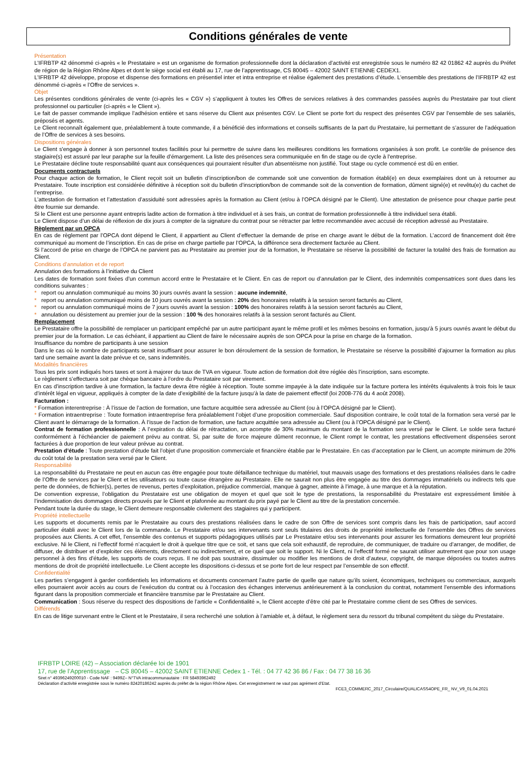Conditions générales de vente
Présentation
L’IFRBTP 42 dénommé ci-après « le Prestataire » est un organisme de formation professionnelle dont la déclaration d’activité est enregistrée sous le numéro 82 42 01862 42 auprès du Préfet de région de la Région Rhône Alpes et dont le siège social est établi au 17, rue de l’apprentissage, CS 80045 – 42002 SAINT ETIENNE CEDEX1.
L’IFRBTP 42 développe, propose et dispense des formations en présentiel inter et intra entreprise et réalise également des prestations d’étude. L’ensemble des prestations de l’IFRBTP 42 est dénommé ci-après « l’Offre de services ».
Objet
Les présentes conditions générales de vente (ci-après les « CGV ») s’appliquent à toutes les Offres de services relatives à des commandes passées auprès du Prestataire par tout client professionnel ou particulier (ci-après « le Client »).
Le fait de passer commande implique l’adhésion entière et sans réserve du Client aux présentes CGV. Le Client se porte fort du respect des présentes CGV par l’ensemble de ses salariés, préposés et agents.
Le Client reconnaît également que, préalablement à toute commande, il a bénéficié des informations et conseils suffisants de la part du Prestataire, lui permettant de s’assurer de l’adéquation de l’Offre de services à ses besoins.
Dispositions générales
Le Client s'engage à donner à son personnel toutes facilités pour lui permettre de suivre dans les meilleures conditions les formations organisées à son profit. Le contrôle de présence des stagiaire(s) est assuré par leur paraphe sur la feuille d’émargement. La liste des présences sera communiquée en fin de stage ou de cycle à l'entreprise.
Le Prestataire décline toute responsabilité quant aux conséquences qui pourraient résulter d'un absentéisme non justifié. Tout stage ou cycle commencé est dû en entier.
Documents contractuels
Pour chaque action de formation, le Client reçoit soit un bulletin d’inscription/bon de commande soit une convention de formation établi(e) en deux exemplaires dont un à retourner au Prestataire. Toute inscription est considérée définitive à réception soit du bulletin d’inscription/bon de commande soit de la convention de formation, dûment signé(e) et revêtu(e) du cachet de l’entreprise.
L’attestation de formation et l’attestation d’assiduité sont adressées après la formation au Client (et/ou à l’OPCA désigné par le Client). Une attestation de présence pour chaque partie peut être fournie sur demande.
Si le Client est une personne ayant entrepris ladite action de formation à titre individuel et à ses frais, un contrat de formation professionnelle à titre individuel sera établi.
Le Client dispose d’un délai de réflexion de dix jours à compter de la signature du contrat pour se rétracter par lettre recommandée avec accusé de réception adressé au Prestataire.
Règlement par un OPCA
En cas de règlement par l’OPCA dont dépend le Client, il appartient au Client d’effectuer la demande de prise en charge avant le début de la formation. L’accord de financement doit être communiqué au moment de l’inscription. En cas de prise en charge partielle par l’OPCA, la différence sera directement facturée au Client.
Si l’accord de prise en charge de l’OPCA ne parvient pas au Prestataire au premier jour de la formation, le Prestataire se réserve la possibilité de facturer la totalité des frais de formation au Client.
Conditions d’annulation et de report
Annulation des formations à l’initiative du Client
Les dates de formation sont fixées d’un commun accord entre le Prestataire et le Client. En cas de report ou d’annulation par le Client, des indemnités compensatrices sont dues dans les conditions suivantes :
* report ou annulation communiqué au moins 30 jours ouvrés avant la session : aucune indemnité,
* report ou annulation communiqué moins de 10 jours ouvrés avant la session : 20% des honoraires relatifs à la session seront facturés au Client,
* report ou annulation communiqué moins de 7 jours ouvrés avant la session : 100% des honoraires relatifs à la session seront facturés au Client,
* annulation ou désistement au premier jour de la session : 100 % des honoraires relatifs à la session seront facturés au Client.
Remplacement
Le Prestataire offre la possibilité de remplacer un participant empêché par un autre participant ayant le même profil et les mêmes besoins en formation, jusqu’à 5 jours ouvrés avant le début du premier jour de la formation. Le cas échéant, il appartient au Client de faire le nécessaire auprès de son OPCA pour la prise en charge de la formation.
Insuffisance du nombre de participants à une session
Dans le cas où le nombre de participants serait insuffisant pour assurer le bon déroulement de la session de formation, le Prestataire se réserve la possibilité d’ajourner la formation au plus tard une semaine avant la date prévue et ce, sans indemnités.
Modalités financières
Tous les prix sont indiqués hors taxes et sont à majorer du taux de TVA en vigueur. Toute action de formation doit être réglée dès l’inscription, sans escompte.
Le règlement s’effectuera soit par chèque bancaire à l’ordre du Prestataire soit par virement.
En cas d’inscription tardive à une formation, la facture devra être réglée à réception. Toute somme impayée à la date indiquée sur la facture portera les intérêts équivalents à trois fois le taux d’intérêt légal en vigueur, appliqués à compter de la date d’exigibilité de la facture jusqu’à la date de paiement effectif (loi 2008-776 du 4 août 2008).
Facturation :
* Formation interentreprise : À l’issue de l’action de formation, une facture acquittée sera adressée au Client (ou à l’OPCA désigné par le Client).
* Formation intraentreprise : Toute formation intraentreprise fera préalablement l’objet d’une proposition commerciale. Sauf disposition contraire, le coût total de la formation sera versé par le Client avant le démarrage de la formation. À l’issue de l’action de formation, une facture acquittée sera adressée au Client (ou à l’OPCA désigné par le Client).
Contrat de formation professionnelle : A l’expiration du délai de rétractation, un acompte de 30% maximum du montant de la formation sera versé par le Client. Le solde sera facturé conformément à l’échéancier de paiement prévu au contrat. Si, par suite de force majeure dûment reconnue, le Client rompt le contrat, les prestations effectivement dispensées seront facturées à due proportion de leur valeur prévue au contrat.
Prestation d’étude : Toute prestation d’étude fait l’objet d’une proposition commerciale et financière établie par le Prestataire. En cas d’acceptation par le Client, un acompte minimum de 20% du coût total de la prestation sera versé par le Client.
Responsabilité
La responsabilité du Prestataire ne peut en aucun cas être engagée pour toute défaillance technique du matériel, tout mauvais usage des formations et des prestations réalisées dans le cadre de l’Offre de services par le Client et les utilisateurs ou toute cause étrangère au Prestataire. Elle ne saurait non plus être engagée au titre des dommages immatériels ou indirects tels que perte de données, de fichier(s), pertes de revenus, pertes d’exploitation, préjudice commercial, manque à gagner, atteinte à l’image, à une marque et à la réputation.
De convention expresse, l’obligation du Prestataire est une obligation de moyen et quel que soit le type de prestations, la responsabilité du Prestataire est expressément limitée à l’indemnisation des dommages directs prouvés par le Client et plafonnée au montant du prix payé par le Client au titre de la prestation concernée.
Pendant toute la durée du stage, le Client demeure responsable civilement des stagiaires qui y participent.
Propriété intellectuelle
Les supports et documents remis par le Prestataire au cours des prestations réalisées dans le cadre de son Offre de services sont compris dans les frais de participation, sauf accord particulier établi avec le Client lors de la commande. Le Prestataire et/ou ses intervenants sont seuls titulaires des droits de propriété intellectuelle de l’ensemble des Offres de services proposées aux Clients. A cet effet, l’ensemble des contenus et supports pédagogiques utilisés par Le Prestataire et/ou ses intervenants pour assurer les formations demeurent leur propriété exclusive. Ni le Client, ni l’effectif formé n’acquiert le droit à quelque titre que ce soit, et sans que cela soit exhaustif, de reproduire, de communiquer, de traduire ou d’arranger, de modifier, de diffuser, de distribuer et d’exploiter ces éléments, directement ou indirectement, et ce quel que soit le support. Ni le Client, ni l’effectif formé ne saurait utiliser autrement que pour son usage personnel à des fins d’étude, les supports de cours reçus. Il ne doit pas soustraire, dissimuler ou modifier les mentions de droit d’auteur, copyright, de marque déposées ou toutes autres mentions de droit de propriété intellectuelle. Le Client accepte les dispositions ci-dessus et se porte fort de leur respect par l’ensemble de son effectif.
Confidentialité
Les parties s’engagent à garder confidentiels les informations et documents concernant l’autre partie de quelle que nature qu’ils soient, économiques, techniques ou commerciaux, auxquels elles pourraient avoir accès au cours de l’exécution du contrat ou à l’occasion des échanges intervenus antérieurement à la conclusion du contrat, notamment l’ensemble des informations figurant dans la proposition commerciale et financière transmise par le Prestataire au Client.
Communication : Sous réserve du respect des dispositions de l’article « Confidentialité », le Client accepte d’être cité par le Prestataire comme client de ses Offres de services.
Différends
En cas de litige survenant entre le Client et le Prestataire, il sera recherché une solution à l’amiable et, à défaut, le règlement sera du ressort du tribunal compétent du siège du Prestataire.
IFRBTP LOIRE (42) – Association déclarée loi de 1901
17, rue de l’Apprentissage – CS 80045 – 42002 SAINT ETIENNE Cedex 1 - Tél. : 04 77 42 36 86 / Fax : 04 77 38 16 36
Siret n° 49396249200010 - Code NAF : 9499Z– N°TVA intracommunautaire : FR 58493962492
Déclaration d’activité enregistrée sous le numéro 82420186242 auprès du préfet de la région Rhône Alpes. Cet enregistrement ne vaut pas agrément d’Etat.
FCE3_COMMERC_2017_Circulaire/QUALICASS4OPE_FR_ NV_V9_01.04.2021